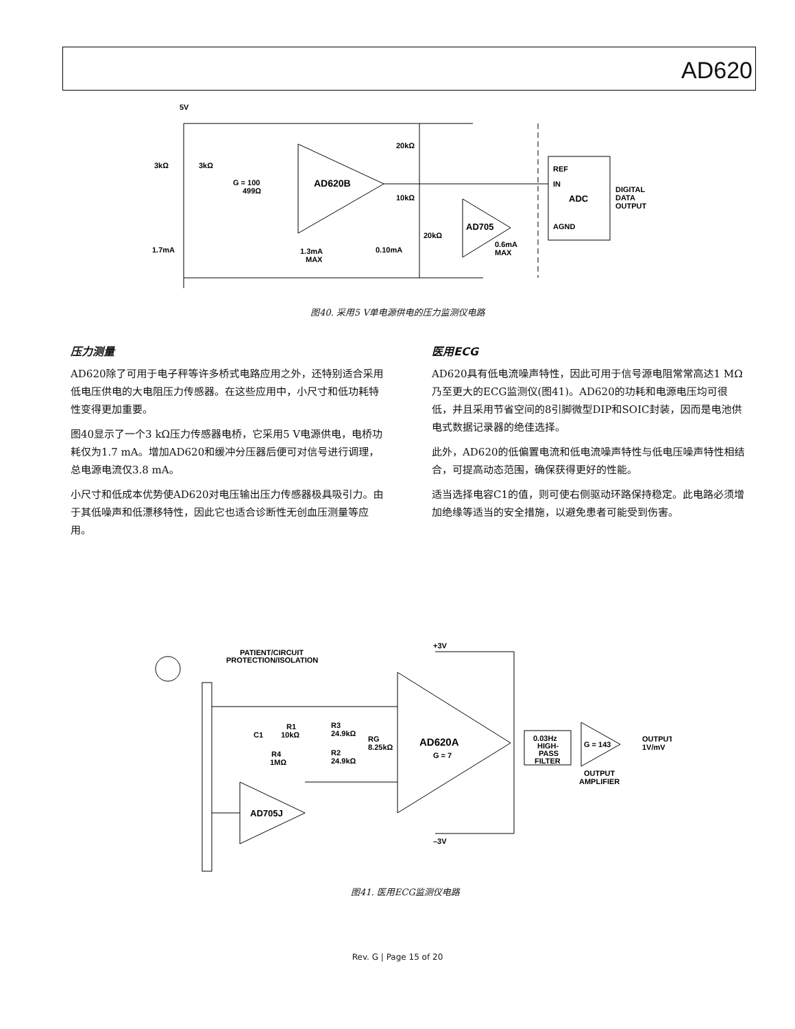AD620
5V
3kΩ
3kΩ
AD620B
AD705
G = 100
499Ω
20kΩ
10kΩ
20kΩ
REF
IN
ADC
AGND
DIGITAL
DATA
OUTPUT
1.7mA
1.3mA
MAX
0.10mA
0.6mA
MAX
图40. 采用5 V单电源供电的压力监测仪电路
压力测量
AD620除了可用于电子秤等许多桥式电路应用之外，还特别适合采用低电压供电的大电阻压力传感器。在这些应用中，小尺寸和低功耗特性变得更加重要。
图40显示了一个3 kΩ压力传感器电桥，它采用5 V电源供电，电桥功耗仅为1.7 mA。增加AD620和缓冲分压器后便可对信号进行调理，总电源电流仅3.8 mA。
小尺寸和低成本优势使AD620对电压输出压力传感器极具吸引力。由于其低噪声和低漂移特性，因此它也适合诊断性无创血压测量等应用。
医用ECG
AD620具有低电流噪声特性，因此可用于信号源电阻常常高达1 MΩ乃至更大的ECG监测仪(图41)。AD620的功耗和电源电压均可很低，并且采用节省空间的8引脚微型DIP和SOIC封装，因而是电池供电式数据记录器的绝佳选择。
此外，AD620的低偏置电流和低电流噪声特性与低电压噪声特性相结合，可提高动态范围，确保获得更好的性能。
适当选择电容C1的值，则可使右侧驱动环路保持稳定。此电路必须增加绝缘等适当的安全措施，以避免患者可能受到伤害。
PATIENT/CIRCUIT
PROTECTION/ISOLATION
+3V
–3V
AD620A
G = 7
AD705J
R1
10kΩ
C1
R4
1MΩ
R3
24.9kΩ
R2
24.9kΩ
RG
8.25kΩ
0.03Hz
HIGH-
PASS
FILTER
G = 143
OUTPUT
1V/mV
OUTPUT
AMPLIFIER
图41. 医用ECG监测仪电路
Rev. G | Page 15 of 20